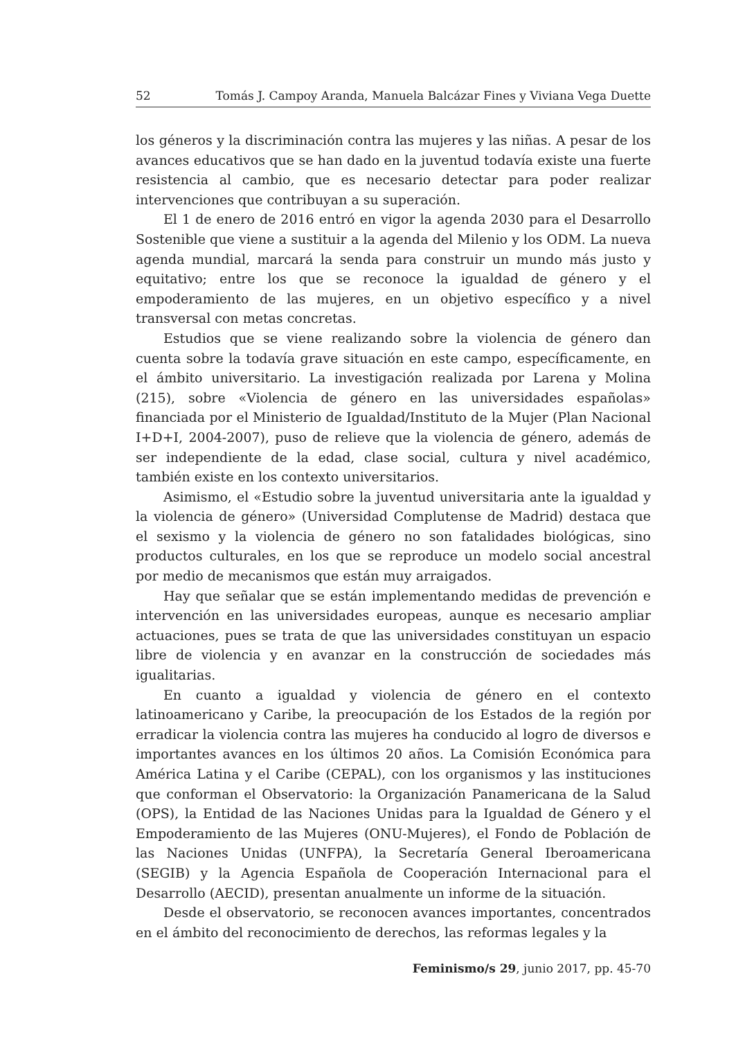52 Tomás J. Campoy Aranda, Manuela Balcázar Fines y Viviana Vega Duette
los géneros y la discriminación contra las mujeres y las niñas. A pesar de los avances educativos que se han dado en la juventud todavía existe una fuerte resistencia al cambio, que es necesario detectar para poder realizar intervenciones que contribuyan a su superación.
El 1 de enero de 2016 entró en vigor la agenda 2030 para el Desarrollo Sostenible que viene a sustituir a la agenda del Milenio y los ODM. La nueva agenda mundial, marcará la senda para construir un mundo más justo y equitativo; entre los que se reconoce la igualdad de género y el empoderamiento de las mujeres, en un objetivo específico y a nivel transversal con metas concretas.
Estudios que se viene realizando sobre la violencia de género dan cuenta sobre la todavía grave situación en este campo, específicamente, en el ámbito universitario. La investigación realizada por Larena y Molina (215), sobre «Violencia de género en las universidades españolas» financiada por el Ministerio de Igualdad/Instituto de la Mujer (Plan Nacional I+D+I, 2004-2007), puso de relieve que la violencia de género, además de ser independiente de la edad, clase social, cultura y nivel académico, también existe en los contexto universitarios.
Asimismo, el «Estudio sobre la juventud universitaria ante la igualdad y la violencia de género» (Universidad Complutense de Madrid) destaca que el sexismo y la violencia de género no son fatalidades biológicas, sino productos culturales, en los que se reproduce un modelo social ancestral por medio de mecanismos que están muy arraigados.
Hay que señalar que se están implementando medidas de prevención e intervención en las universidades europeas, aunque es necesario ampliar actuaciones, pues se trata de que las universidades constituyan un espacio libre de violencia y en avanzar en la construcción de sociedades más igualitarias.
En cuanto a igualdad y violencia de género en el contexto latinoamericano y Caribe, la preocupación de los Estados de la región por erradicar la violencia contra las mujeres ha conducido al logro de diversos e importantes avances en los últimos 20 años. La Comisión Económica para América Latina y el Caribe (CEPAL), con los organismos y las instituciones que conforman el Observatorio: la Organización Panamericana de la Salud (OPS), la Entidad de las Naciones Unidas para la Igualdad de Género y el Empoderamiento de las Mujeres (ONU-Mujeres), el Fondo de Población de las Naciones Unidas (UNFPA), la Secretaría General Iberoamericana (SEGIB) y la Agencia Española de Cooperación Internacional para el Desarrollo (AECID), presentan anualmente un informe de la situación.
Desde el observatorio, se reconocen avances importantes, concentrados en el ámbito del reconocimiento de derechos, las reformas legales y la
Feminismo/s 29, junio 2017, pp. 45-70